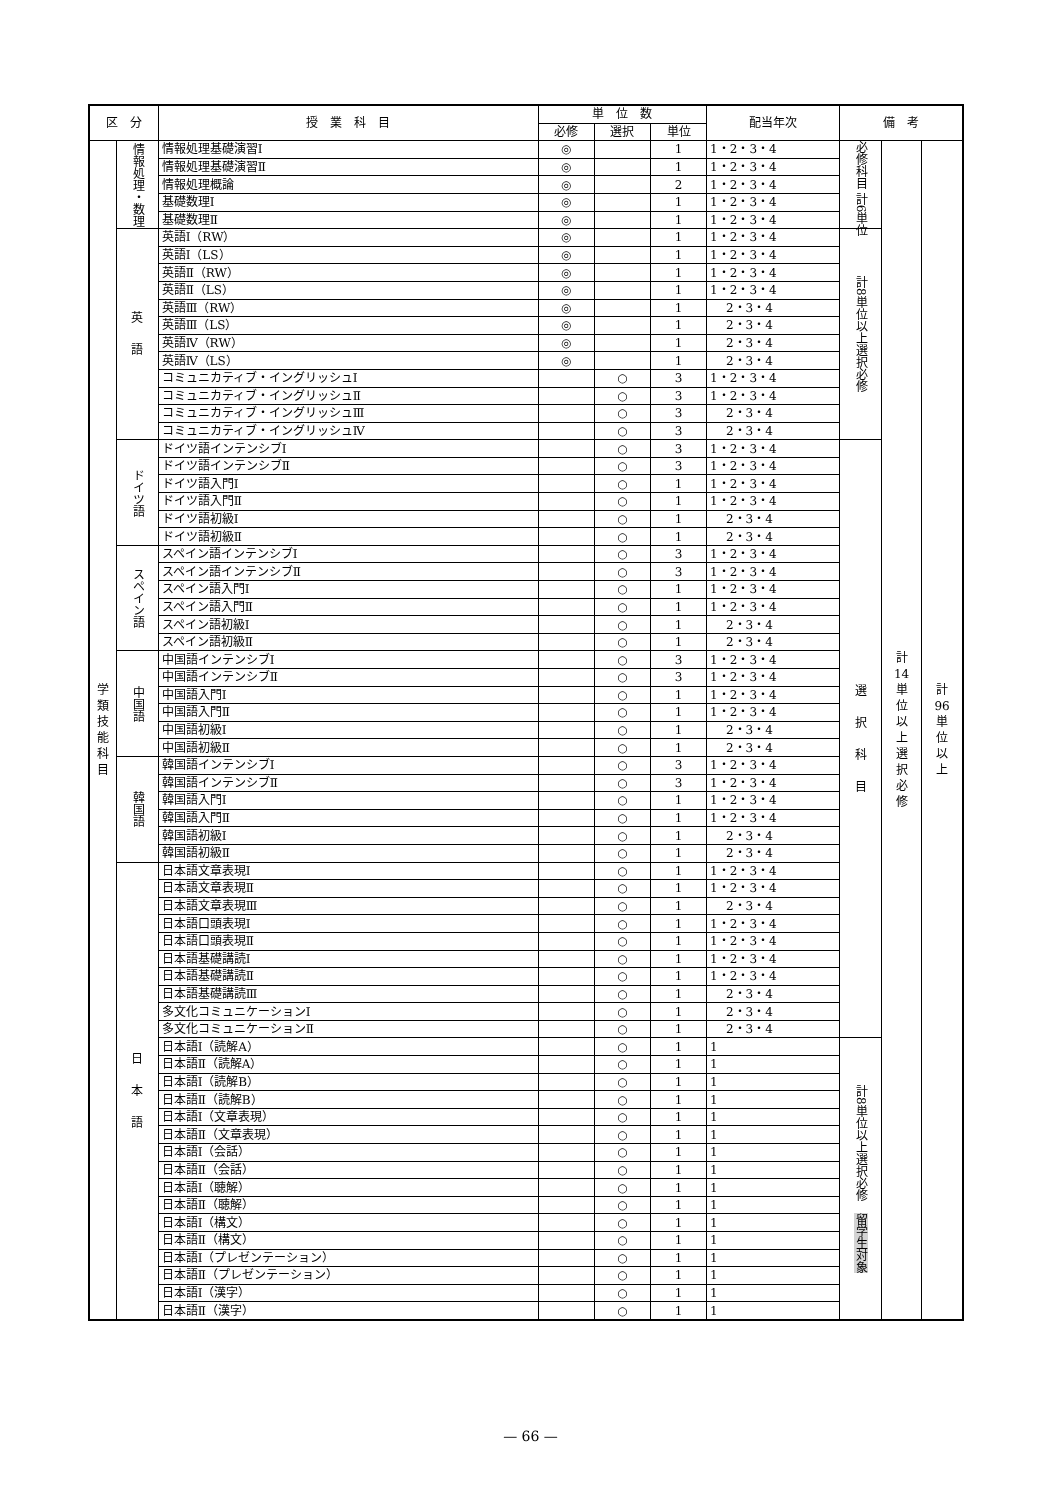| 区 分 | | 授 業 科 目 | 単 位 数 | | | 配当年次 | 備 考 | | |
| --- | --- | --- | --- | --- | --- | --- | --- | --- | --- |
| | | | 必修 | 選択 | 単位 | | | | |
| 学 類 技 能 科 目 | 情報処理・数理 | 情報処理基礎演習Ⅰ | ◎ | | 1 | 1・2・3・4 | 必修科目 計6単位 | 計 14 単 位 以 上 選 択 必 修 | 計 96 単 位 以 上 |
| | | 情報処理基礎演習Ⅱ | ◎ | | 1 | 1・2・3・4 | | | |
| | | 情報処理概論 | ◎ | | 2 | 1・2・3・4 | | | |
| | | 基礎数理Ⅰ | ◎ | | 1 | 1・2・3・4 | | | |
| | | 基礎数理Ⅱ | ◎ | | 1 | 1・2・3・4 | | | |
| | 英 語 | 英語Ⅰ（RW） | ◎ | | 1 | 1・2・3・4 | 計8単位以上選択必修 | | |
| | | 英語Ⅰ（LS） | ◎ | | 1 | 1・2・3・4 | | | |
| | | 英語Ⅱ（RW） | ◎ | | 1 | 1・2・3・4 | | | |
| | | 英語Ⅱ（LS） | ◎ | | 1 | 1・2・3・4 | | | |
| | | 英語Ⅲ（RW） | ◎ | | 1 | 2・3・4 | | | |
| | | 英語Ⅲ（LS） | ◎ | | 1 | 2・3・4 | | | |
| | | 英語Ⅳ（RW） | ◎ | | 1 | 2・3・4 | | | |
| | | 英語Ⅳ（LS） | ◎ | | 1 | 2・3・4 | | | |
| | | コミュニカティブ・イングリッシュⅠ | | ○ | 3 | 1・2・3・4 | | | |
| | | コミュニカティブ・イングリッシュⅡ | | ○ | 3 | 1・2・3・4 | | | |
| | | コミュニカティブ・イングリッシュⅢ | | ○ | 3 | 2・3・4 | | | |
| | | コミュニカティブ・イングリッシュⅣ | | ○ | 3 | 2・3・4 | | | |
| | ドイツ語 | ドイツ語インテンシブⅠ | | ○ | 3 | 1・2・3・4 | 選 択 科 目 | | |
| | | ドイツ語インテンシブⅡ | | ○ | 3 | 1・2・3・4 | | | |
| | | ドイツ語入門Ⅰ | | ○ | 1 | 1・2・3・4 | | | |
| | | ドイツ語入門Ⅱ | | ○ | 1 | 1・2・3・4 | | | |
| | | ドイツ語初級Ⅰ | | ○ | 1 | 2・3・4 | | | |
| | | ドイツ語初級Ⅱ | | ○ | 1 | 2・3・4 | | | |
| | スペイン語 | スペイン語インテンシブⅠ | | ○ | 3 | 1・2・3・4 | | | |
| | | スペイン語インテンシブⅡ | | ○ | 3 | 1・2・3・4 | | | |
| | | スペイン語入門Ⅰ | | ○ | 1 | 1・2・3・4 | | | |
| | | スペイン語入門Ⅱ | | ○ | 1 | 1・2・3・4 | | | |
| | | スペイン語初級Ⅰ | | ○ | 1 | 2・3・4 | | | |
| | | スペイン語初級Ⅱ | | ○ | 1 | 2・3・4 | | | |
| | 中国語 | 中国語インテンシブⅠ | | ○ | 3 | 1・2・3・4 | | | |
| | | 中国語インテンシブⅡ | | ○ | 3 | 1・2・3・4 | | | |
| | | 中国語入門Ⅰ | | ○ | 1 | 1・2・3・4 | | | |
| | | 中国語入門Ⅱ | | ○ | 1 | 1・2・3・4 | | | |
| | | 中国語初級Ⅰ | | ○ | 1 | 2・3・4 | | | |
| | | 中国語初級Ⅱ | | ○ | 1 | 2・3・4 | | | |
| | 韓国語 | 韓国語インテンシブⅠ | | ○ | 3 | 1・2・3・4 | | | |
| | | 韓国語インテンシブⅡ | | ○ | 3 | 1・2・3・4 | | | |
| | | 韓国語入門Ⅰ | | ○ | 1 | 1・2・3・4 | | | |
| | | 韓国語入門Ⅱ | | ○ | 1 | 1・2・3・4 | | | |
| | | 韓国語初級Ⅰ | | ○ | 1 | 2・3・4 | | | |
| | | 韓国語初級Ⅱ | | ○ | 1 | 2・3・4 | | | |
| | 日 本 語 | 日本語文章表現Ⅰ | | ○ | 1 | 1・2・3・4 | | | |
| | | 日本語文章表現Ⅱ | | ○ | 1 | 1・2・3・4 | | | |
| | | 日本語文章表現Ⅲ | | ○ | 1 | 2・3・4 | | | |
| | | 日本語口頭表現Ⅰ | | ○ | 1 | 1・2・3・4 | | | |
| | | 日本語口頭表現Ⅱ | | ○ | 1 | 1・2・3・4 | | | |
| | | 日本語基礎講読Ⅰ | | ○ | 1 | 1・2・3・4 | | | |
| | | 日本語基礎講読Ⅱ | | ○ | 1 | 1・2・3・4 | | | |
| | | 日本語基礎講読Ⅲ | | ○ | 1 | 2・3・4 | | | |
| | | 多文化コミュニケーションⅠ | | ○ | 1 | 2・3・4 | | | |
| | | 多文化コミュニケーションⅡ | | ○ | 1 | 2・3・4 | | | |
| | | 日本語Ⅰ（読解A） | | ○ | 1 | 1 | 計8単位以上選択必修 留学生対象 | | |
| | | 日本語Ⅱ（読解A） | | ○ | 1 | 1 | | | |
| | | 日本語Ⅰ（読解B） | | ○ | 1 | 1 | | | |
| | | 日本語Ⅱ（読解B） | | ○ | 1 | 1 | | | |
| | | 日本語Ⅰ（文章表現） | | ○ | 1 | 1 | | | |
| | | 日本語Ⅱ（文章表現） | | ○ | 1 | 1 | | | |
| | | 日本語Ⅰ（会話） | | ○ | 1 | 1 | | | |
| | | 日本語Ⅱ（会話） | | ○ | 1 | 1 | | | |
| | | 日本語Ⅰ（聴解） | | ○ | 1 | 1 | | | |
| | | 日本語Ⅱ（聴解） | | ○ | 1 | 1 | | | |
| | | 日本語Ⅰ（構文） | | ○ | 1 | 1 | | | |
| | | 日本語Ⅱ（構文） | | ○ | 1 | 1 | | | |
| | | 日本語Ⅰ（プレゼンテーション） | | ○ | 1 | 1 | | | |
| | | 日本語Ⅱ（プレゼンテーション） | | ○ | 1 | 1 | | | |
| | | 日本語Ⅰ（漢字） | | ○ | 1 | 1 | | | |
| | | 日本語Ⅱ（漢字） | | ○ | 1 | 1 | | | |
— 66 —